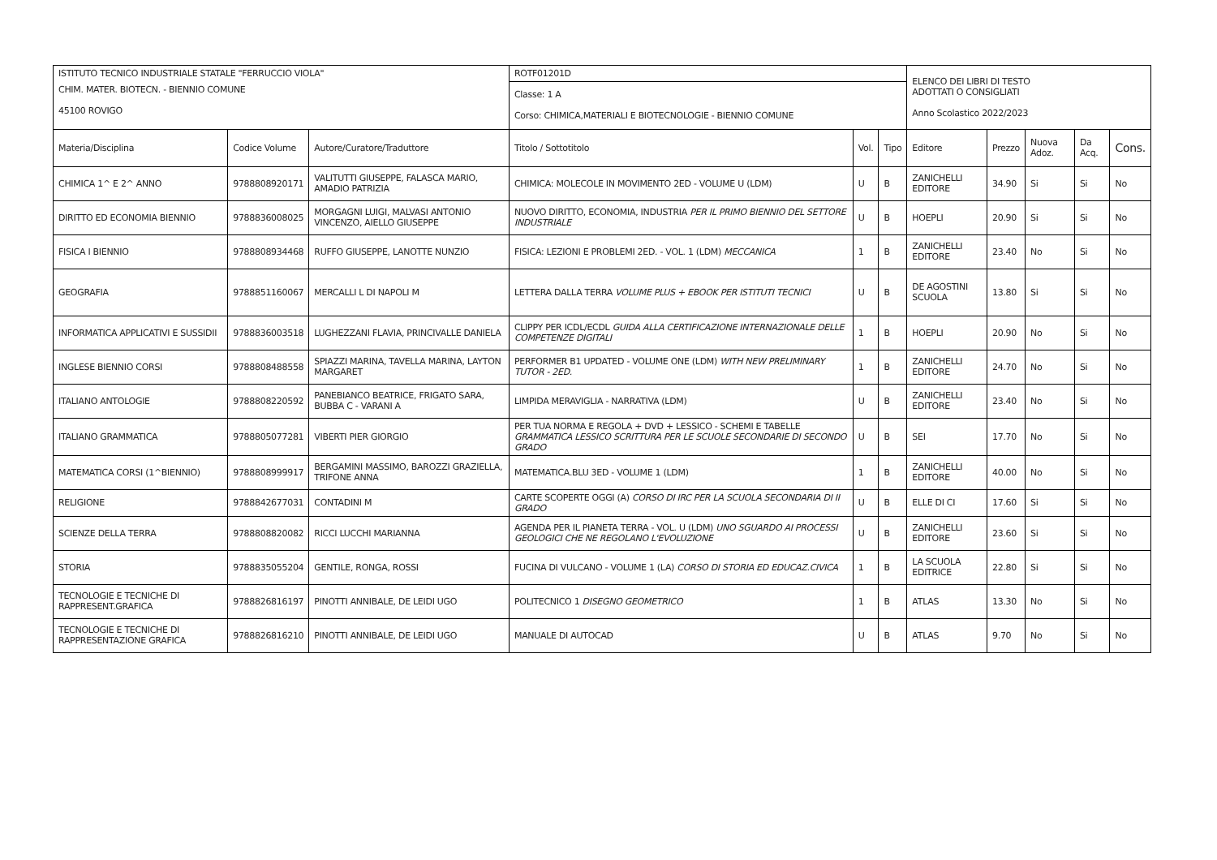| ISTITUTO TECNICO INDUSTRIALE STATALE "FERRUCCIO VIOLA" | | | ROTF01201D | | | ELENCO DEI LIBRI DI TESTO ADOTTATI O CONSIGLIATI Anno Scolastico 2022/2023 | | | | |
| CHIM. MATER. BIOTECN. - BIENNIO COMUNE 45100 ROVIGO | | | Classe: 1 A Corso: CHIMICA,MATERIALI E BIOTECNOLOGIE - BIENNIO COMUNE | | | | | | | |
| Materia/Disciplina | Codice Volume | Autore/Curatore/Traduttore | Titolo / Sottotitolo | Vol. | Tipo | Editore | Prezzo | Nuova Adoz. | Da Acq. | Cons. |
| CHIMICA 1^ E 2^ ANNO | 9788808920171 | VALITUTTI GIUSEPPE, FALASCA MARIO, AMADIO PATRIZIA | CHIMICA: MOLECOLE IN MOVIMENTO 2ED - VOLUME U (LDM) | U | B | ZANICHELLI EDITORE | 34.90 | Si | Si | No |
| DIRITTO ED ECONOMIA BIENNIO | 9788836008025 | MORGAGNI LUIGI, MALVASI ANTONIO VINCENZO, AIELLO GIUSEPPE | NUOVO DIRITTO, ECONOMIA, INDUSTRIA PER IL PRIMO BIENNIO DEL SETTORE INDUSTRIALE | U | B | HOEPLI | 20.90 | Si | Si | No |
| FISICA I BIENNIO | 9788808934468 | RUFFO GIUSEPPE, LANOTTE NUNZIO | FISICA: LEZIONI E PROBLEMI 2ED. - VOL. 1 (LDM) MECCANICA | 1 | B | ZANICHELLI EDITORE | 23.40 | No | Si | No |
| GEOGRAFIA | 9788851160067 | MERCALLI L DI NAPOLI M | LETTERA DALLA TERRA VOLUME PLUS + EBOOK PER ISTITUTI TECNICI | U | B | DE AGOSTINI SCUOLA | 13.80 | Si | Si | No |
| INFORMATICA APPLICATIVI E SUSSIDII | 9788836003518 | LUGHEZZANI FLAVIA, PRINCIVALLE DANIELA | CLIPPY PER ICDL/ECDL GUIDA ALLA CERTIFICAZIONE INTERNAZIONALE DELLE COMPETENZE DIGITALI | 1 | B | HOEPLI | 20.90 | No | Si | No |
| INGLESE BIENNIO CORSI | 9788808488558 | SPIAZZI MARINA, TAVELLA MARINA, LAYTON MARGARET | PERFORMER B1 UPDATED - VOLUME ONE (LDM) WITH NEW PRELIMINARY TUTOR - 2ED. | 1 | B | ZANICHELLI EDITORE | 24.70 | No | Si | No |
| ITALIANO ANTOLOGIE | 9788808220592 | PANEBIANCO BEATRICE, FRIGATO SARA, BUBBA C - VARANI A | LIMPIDA MERAVIGLIA - NARRATIVA (LDM) | U | B | ZANICHELLI EDITORE | 23.40 | No | Si | No |
| ITALIANO GRAMMATICA | 9788805077281 | VIBERTI PIER GIORGIO | PER TUA NORMA E REGOLA + DVD + LESSICO - SCHEMI E TABELLE GRAMMATICA LESSICO SCRITTURA PER LE SCUOLE SECONDARIE DI SECONDO GRADO | U | B | SEI | 17.70 | No | Si | No |
| MATEMATICA CORSI (1^BIENNIO) | 9788808999917 | BERGAMINI MASSIMO, BAROZZI GRAZIELLA, TRIFONE ANNA | MATEMATICA.BLU 3ED - VOLUME 1 (LDM) | 1 | B | ZANICHELLI EDITORE | 40.00 | No | Si | No |
| RELIGIONE | 9788842677031 | CONTADINI M | CARTE SCOPERTE OGGI (A) CORSO DI IRC PER LA SCUOLA SECONDARIA DI II GRADO | U | B | ELLE DI CI | 17.60 | Si | Si | No |
| SCIENZE DELLA TERRA | 9788808820082 | RICCI LUCCHI MARIANNA | AGENDA PER IL PIANETA TERRA - VOL. U (LDM) UNO SGUARDO AI PROCESSI GEOLOGICI CHE NE REGOLANO L'EVOLUZIONE | U | B | ZANICHELLI EDITORE | 23.60 | Si | Si | No |
| STORIA | 9788835055204 | GENTILE, RONGA, ROSSI | FUCINA DI VULCANO - VOLUME 1 (LA) CORSO DI STORIA ED EDUCAZ.CIVICA | 1 | B | LA SCUOLA EDITRICE | 22.80 | Si | Si | No |
| TECNOLOGIE E TECNICHE DI RAPPRESENT.GRAFICA | 9788826816197 | PINOTTI ANNIBALE, DE LEIDI UGO | POLITECNICO 1 DISEGNO GEOMETRICO | 1 | B | ATLAS | 13.30 | No | Si | No |
| TECNOLOGIE E TECNICHE DI RAPPRESENTAZIONE GRAFICA | 9788826816210 | PINOTTI ANNIBALE, DE LEIDI UGO | MANUALE DI AUTOCAD | U | B | ATLAS | 9.70 | No | Si | No |